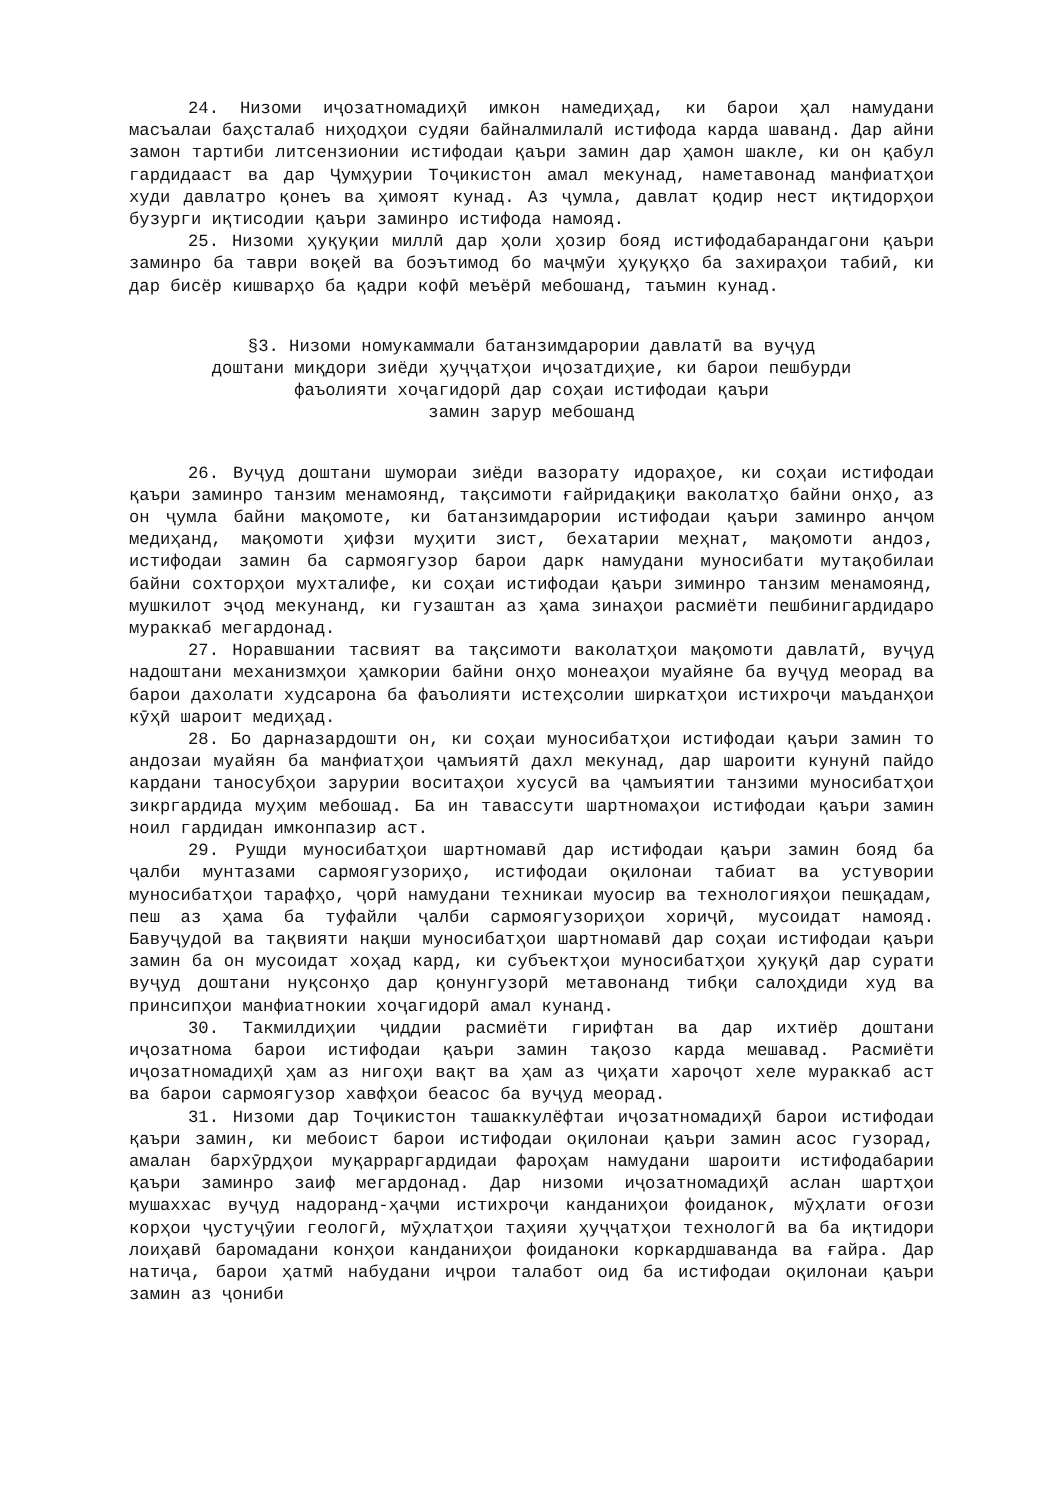24. Низоми иҷозатномадиҳӣ имкон намедиҳад, ки барои ҳал намудани масъалаи баҳсталаб ниҳодҳои судяи байналмилалӣ истифода карда шаванд. Дар айни замон тартиби литсензионии истифодаи қаъри замин дар ҳамон шакле, ки он қабул гардидааст ва дар Ҷумҳурии Тоҷикистон амал мекунад, наметавонад манфиатҳои худи давлатро қонеъ ва ҳимоят кунад. Аз ҷумла, давлат қодир нест иқтидорҳои бузурги иқтисодии қаъри заминро истифода намояд.
25. Низоми ҳуқуқии миллӣ дар ҳоли ҳозир бояд истифодабарандагони қаъри заминро ба таври воқей ва боэътимод бо маҷмӯи ҳуқуқҳо ба захираҳои табиӣ, ки дар бисёр кишварҳо ба қадри кофӣ меъёрӣ мебошанд, таъмин кунад.
§3. Низоми номукаммали батанзимдарории давлатӣ ва вуҷуд
доштани миқдори зиёди ҳуҷҷатҳои иҷозатдиҳие, ки барои пешбурди
фаъолияти хоҷагидорӣ дар соҳаи истифодаи қаъри
замин зарур мебошанд
26. Вуҷуд доштани шумораи зиёди вазорату идораҳое, ки соҳаи истифодаи қаъри заминро танзим менамоянд, тақсимоти ғайридақиқи ваколатҳо байни онҳо, аз он ҷумла байни мақомоте, ки батанзимдарории истифодаи қаъри заминро анҷом медиҳанд, мақомоти ҳифзи муҳити зист, бехатарии меҳнат, мақомоти андоз, истифодаи замин ба сармоягузор барои дарк намудани муносибати мутақобилаи байни сохторҳои мухталифе, ки соҳаи истифодаи қаъри зиминро танзим менамоянд, мушкилот эҷод мекунанд, ки гузаштан аз ҳама зинаҳои расмиёти пешбинигардидаро мураккаб мегардонад.
27. Норавшании тасвият ва тақсимоти ваколатҳои мақомоти давлатӣ, вуҷуд надоштани механизмҳои ҳамкории байни онҳо монеаҳои муайяне ба вуҷуд меорад ва барои дахолати худсарона ба фаъолияти истеҳсолии ширкатҳои истихроҷи маъданҳои кӯҳӣ шароит медиҳад.
28. Бо дарназардошти он, ки соҳаи муносибатҳои истифодаи қаъри замин то андозаи муайян ба манфиатҳои ҷамъиятӣ дахл мекунад, дар шароити кунунӣ пайдо кардани таносубҳои зарурии воситаҳои хусусӣ ва ҷамъиятии танзими муносибатҳои зикргардида муҳим мебошад. Ба ин тавассути шартномаҳои истифодаи қаъри замин ноил гардидан имконпазир аст.
29. Рушди муносибатҳои шартномавӣ дар истифодаи қаъри замин бояд ба ҷалби мунтазами сармоягузориҳо, истифодаи оқилонаи табиат ва устувории муносибатҳои тарафҳо, ҷорӣ намудани техникаи муосир ва технологияҳои пешқадам, пеш аз ҳама ба туфайли ҷалби сармоягузориҳои хориҷӣ, мусоидат намояд. Бавуҷудоӣ ва тақвияти нақши муносибатҳои шартномавӣ дар соҳаи истифодаи қаъри замин ба он мусоидат хоҳад кард, ки субъектҳои муносибатҳои ҳуқуқӣ дар сурати вуҷуд доштани нуқсонҳо дар қонунгузорӣ метавонанд тибқи салоҳдиди худ ва принсипҳои манфиатнокии хоҷагидорӣ амал кунанд.
30. Такмилдиҳии ҷиддии расмиёти гирифтан ва дар ихтиёр доштани иҷозатнома барои истифодаи қаъри замин тақозо карда мешавад. Расмиёти иҷозатномадиҳӣ ҳам аз нигоҳи вақт ва ҳам аз ҷиҳати хароҷот хеле мураккаб аст ва барои сармоягузор хавфҳои беасос ба вуҷуд меорад.
31. Низоми дар Тоҷикистон ташаккулёфтаи иҷозатномадиҳӣ барои истифодаи қаъри замин, ки мебоист барои истифодаи оқилонаи қаъри замин асос гузорад, амалан бархӯрдҳои муқарраргардидаи фароҳам намудани шароити истифодабарии қаъри заминро заиф мегардонад. Дар низоми иҷозатномадиҳӣ аслан шартҳои мушаххас вуҷуд надоранд-ҳаҷми истихроҷи канданиҳои фоиданок, мӯҳлати оғози корҳои ҷустуҷӯии геологӣ, мӯҳлатҳои таҳияи ҳуҷҷатҳои технологӣ ва ба иқтидори лоиҳавӣ баромадани конҳои канданиҳои фоиданоки коркардшаванда ва ғайра. Дар натиҷа, барои ҳатмӣ набудани иҷрои талабот оид ба истифодаи оқилонаи қаъри замин аз ҷониби